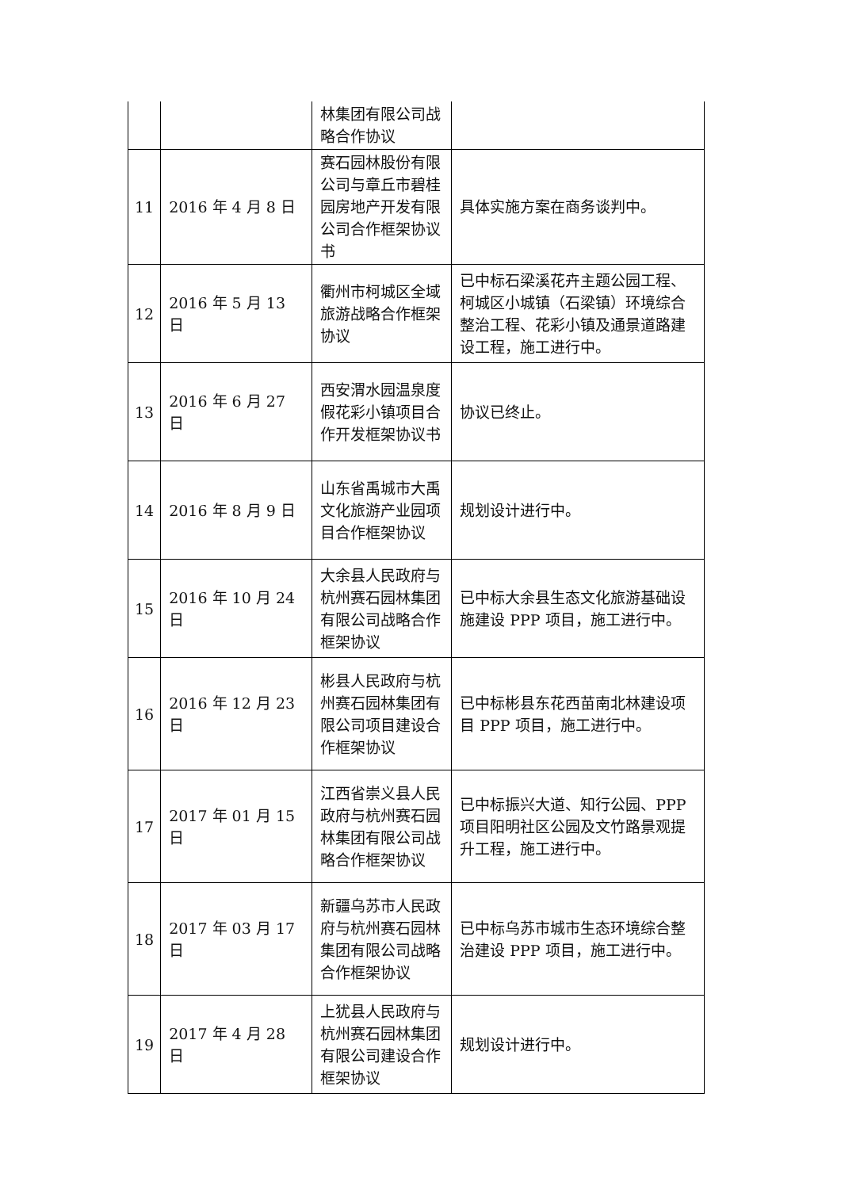| | | 林集团有限公司战略合作协议 | |
| 11 | 2016 年 4 月 8 日 | 赛石园林股份有限公司与章丘市碧桂园房地产开发有限公司合作框架协议书 | 具体实施方案在商务谈判中。 |
| 12 | 2016 年 5 月 13 日 | 衢州市柯城区全域旅游战略合作框架协议 | 已中标石梁溪花卉主题公园工程、柯城区小城镇（石梁镇）环境综合整治工程、花彩小镇及通景道路建设工程，施工进行中。 |
| 13 | 2016 年 6 月 27 日 | 西安渭水园温泉度假花彩小镇项目合作开发框架协议书 | 协议已终止。 |
| 14 | 2016 年 8 月 9 日 | 山东省禹城市大禹文化旅游产业园项目合作框架协议 | 规划设计进行中。 |
| 15 | 2016 年 10 月 24 日 | 大余县人民政府与杭州赛石园林集团有限公司战略合作框架协议 | 已中标大余县生态文化旅游基础设施建设 PPP 项目，施工进行中。 |
| 16 | 2016 年 12 月 23 日 | 彬县人民政府与杭州赛石园林集团有限公司项目建设合作框架协议 | 已中标彬县东花西苗南北林建设项目 PPP 项目，施工进行中。 |
| 17 | 2017 年 01 月 15 日 | 江西省崇义县人民政府与杭州赛石园林集团有限公司战略合作框架协议 | 已中标振兴大道、知行公园、PPP 项目阳明社区公园及文竹路景观提升工程，施工进行中。 |
| 18 | 2017 年 03 月 17 日 | 新疆乌苏市人民政府与杭州赛石园林集团有限公司战略合作框架协议 | 已中标乌苏市城市生态环境综合整治建设 PPP 项目，施工进行中。 |
| 19 | 2017 年 4 月 28 日 | 上犹县人民政府与杭州赛石园林集团有限公司建设合作框架协议 | 规划设计进行中。 |